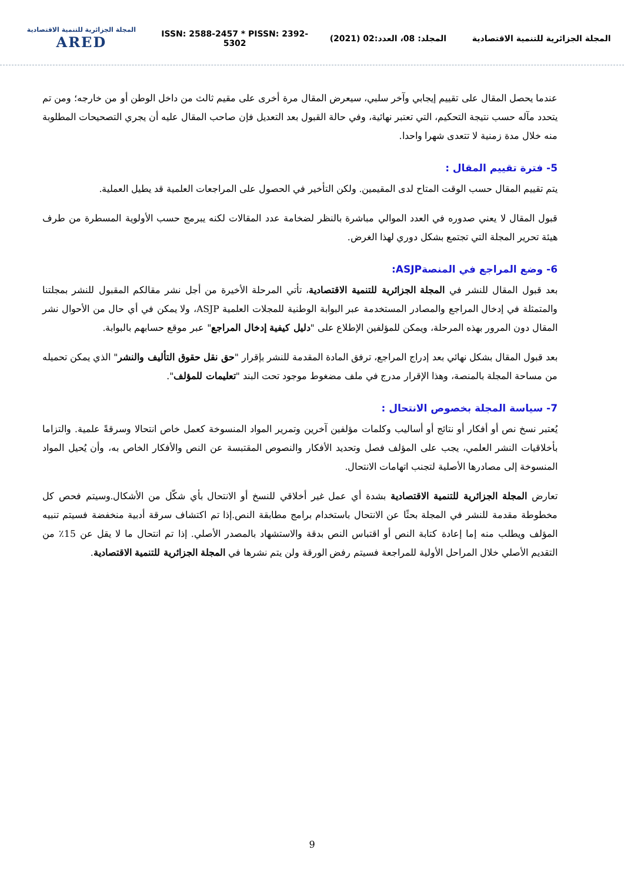المجلة الجزائرية للتنمية الاقتصادية
ARED
ISSN: 2588-2457 * PISSN: 2392-5302
المجلد: 08، العدد:02 (2021)
المجلة الجزائرية للتنمية الاقتصادية
عندما يحصل المقال على تقييم إيجابي وآخر سلبي، سيعرض المقال مرة أخرى على مقيم ثالث من داخل الوطن أو من خارجه؛ ومن تم يتحدد مآله حسب نتيجة التحكيم، التي تعتبر نهائية، وفي حالة القبول بعد التعديل فإن صاحب المقال عليه أن يجري التصحيحات المطلوبة منه خلال مدة زمنية لا تتعدى شهرا واحدا.
5- فترة تقييم المقال :
يتم تقييم المقال حسب الوقت المتاح لدى المقيمين. ولكن التأخير في الحصول على المراجعات العلمية قد يطيل العملية.
قبول المقال لا يعني صدوره في العدد الموالي مباشرة بالنظر لضخامة عدد المقالات لكنه يبرمج حسب الأولوية المسطرة من طرف هيئة تحرير المجلة التي تجتمع بشكل دوري لهذا الغرض.
6- وضع المراجع في المنصةASJP:
بعد قبول المقال للنشر في المجلة الجزائرية للتنمية الاقتصادية، تأتي المرحلة الأخيرة من أجل نشر مقالكم المقبول للنشر بمجلتنا والمتمثلة في إدخال المراجع والمصادر المستخدمة عبر البوابة الوطنية للمجلات العلمية ASJP، ولا يمكن في أي حال من الأحوال نشر المقال دون المرور بهذه المرحلة، ويمكن للمؤلفين الإطلاع على "دليل كيفية إدخال المراجع" عبر موقع حسابهم بالبوابة.
بعد قبول المقال بشكل نهائي بعد إدراج المراجع، ترفق المادة المقدمة للنشر بإقرار "حق نقل حقوق التأليف والنشر" الذي يمكن تحميله من مساحة المجلة بالمنصة، وهذا الإقرار مدرج في ملف مضغوط موجود تحت البند "تعليمات للمؤلف".
7- سياسة المجلة بخصوص الانتحال :
يُعتبر نسخ نص أو أفكار أو نتائج أو أساليب وكلمات مؤلفين آخرين وتمرير المواد المنسوخة كعمل خاص انتحالا وسرقةً علمية. والتزاما بأخلاقيات النشر العلمي، يجب على المؤلف فصل وتحديد الأفكار والنصوص المقتبسة عن النص والأفكار الخاص به، وأن يُحيل المواد المنسوخة إلى مصادرها الأصلية لتجنب اتهامات الانتحال.
تعارض المجلة الجزائرية للتنمية الاقتصادية بشدة أي عمل غير أخلاقي للنسخ أو الانتحال بأي شكّل من الأشكال.وسيتم فحص كل مخطوطة مقدمة للنشر في المجلة بحثًا عن الانتحال باستخدام برامج مطابقة النص.إذا تم اكتشاف سرقة أدبية منخفضة فسيتم تنبيه المؤلف ويطلب منه إما إعادة كتابة النص أو اقتباس النص بدقة والاستشهاد بالمصدر الأصلي. إذا تم انتحال ما لا يقل عن 15٪ من التقديم الأصلي خلال المراحل الأولية للمراجعة فسيتم رفض الورقة ولن يتم نشرها في المجلة الجزائرية للتنمية الاقتصادية.
9